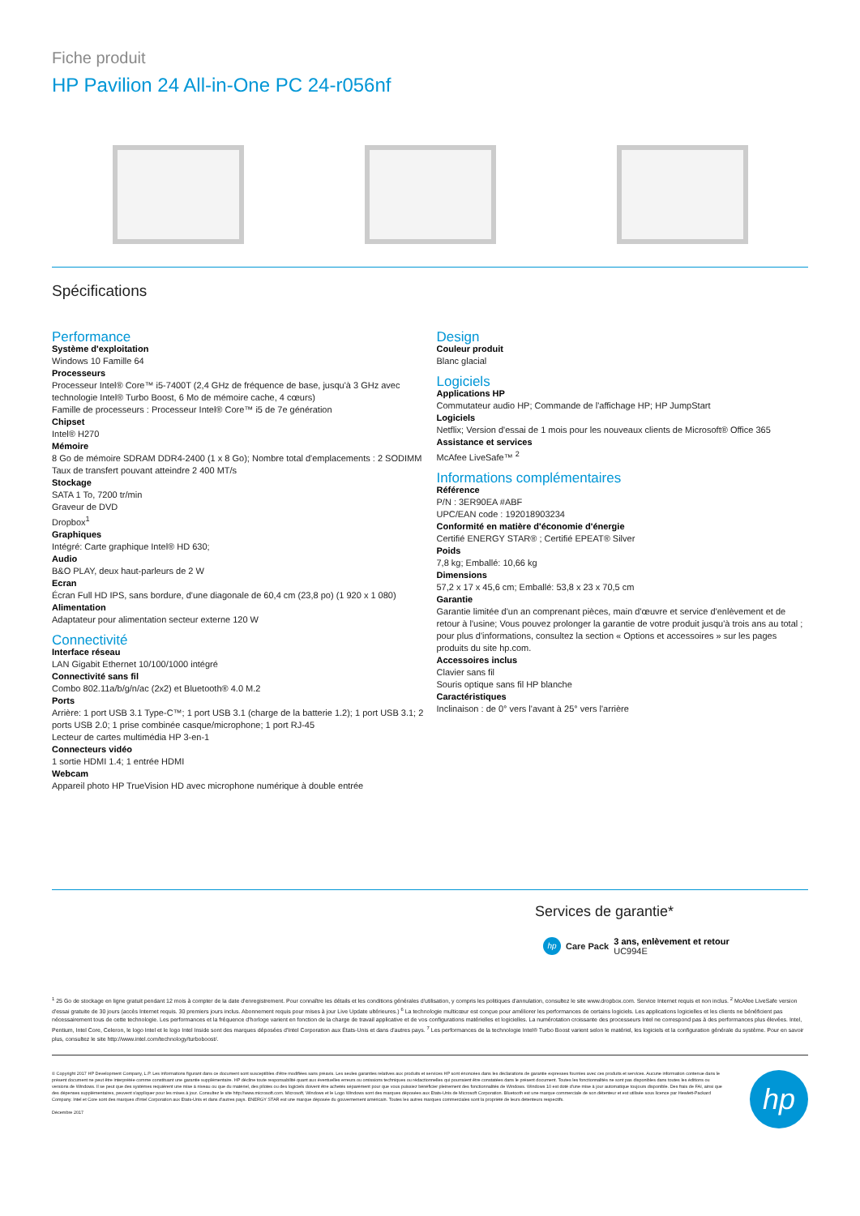Fiche produit
HP Pavilion 24 All-in-One PC 24-r056nf
Spécifications
Performance
Système d'exploitation
Windows 10 Famille 64
Processeurs
Processeur Intel® Core™ i5-7400T (2,4 GHz de fréquence de base, jusqu'à 3 GHz avec technologie Intel® Turbo Boost, 6 Mo de mémoire cache, 4 cœurs)
Famille de processeurs : Processeur Intel® Core™ i5 de 7e génération
Chipset
Intel® H270
Mémoire
8 Go de mémoire SDRAM DDR4-2400 (1 x 8 Go); Nombre total d'emplacements : 2 SODIMM
Taux de transfert pouvant atteindre 2 400 MT/s
Stockage
SATA 1 To, 7200 tr/min
Graveur de DVD
Dropbox<sup>1</sup>
Graphiques
Intégré: Carte graphique Intel® HD 630;
Audio
B&O PLAY, deux haut-parleurs de 2 W
Ecran
Écran Full HD IPS, sans bordure, d'une diagonale de 60,4 cm (23,8 po) (1 920 x 1 080)
Alimentation
Adaptateur pour alimentation secteur externe 120 W
Connectivité
Interface réseau
LAN Gigabit Ethernet 10/100/1000 intégré
Connectivité sans fil
Combo 802.11a/b/g/n/ac (2x2) et Bluetooth® 4.0 M.2
Ports
Arrière: 1 port USB 3.1 Type-C™; 1 port USB 3.1 (charge de la batterie 1.2); 1 port USB 3.1; 2 ports USB 2.0; 1 prise combinée casque/microphone; 1 port RJ-45
Lecteur de cartes multimédia HP 3-en-1
Connecteurs vidéo
1 sortie HDMI 1.4; 1 entrée HDMI
Webcam
Appareil photo HP TrueVision HD avec microphone numérique à double entrée
Design
Couleur produit
Blanc glacial
Logiciels
Applications HP
Commutateur audio HP; Commande de l'affichage HP; HP JumpStart
Logiciels
Netflix; Version d'essai de 1 mois pour les nouveaux clients de Microsoft® Office 365
Assistance et services
McAfee LiveSafe™ <sup>2</sup>
Informations complémentaires
Référence
P/N : 3ER90EA #ABF
UPC/EAN code : 192018903234
Conformité en matière d'économie d'énergie
Certifié ENERGY STAR® ; Certifié EPEAT® Silver
Poids
7,8 kg; Emballé: 10,66 kg
Dimensions
57,2 x 17 x 45,6 cm; Emballé: 53,8 x 23 x 70,5 cm
Garantie
Garantie limitée d'un an comprenant pièces, main d'œuvre et service d'enlèvement et de retour à l'usine; Vous pouvez prolonger la garantie de votre produit jusqu'à trois ans au total ; pour plus d'informations, consultez la section « Options et accessoires » sur les pages produits du site hp.com.
Accessoires inclus
Clavier sans fil
Souris optique sans fil HP blanche
Caractéristiques
Inclinaison : de 0° vers l'avant à 25° vers l'arrière
Services de garantie*
hp
Care Pack
3 ans, enlèvement et retour
UC994E
<sup>1</sup> 25 Go de stockage en ligne gratuit pendant 12 mois à compter de la date d'enregistrement. Pour connaître les détails et les conditions générales d'utilisation, y compris les politiques d'annulation, consultez le site www.dropbox.com. Service Internet requis et non inclus. <sup>2</sup> McAfee LiveSafe version d'essai gratuite de 30 jours (accès Internet requis. 30 premiers jours inclus. Abonnement requis pour mises à jour Live Update ultérieures.) <sup>6</sup> La technologie multicœur est conçue pour améliorer les performances de certains logiciels. Les applications logicielles et les clients ne bénéficient pas nécessairement tous de cette technologie. Les performances et la fréquence d'horloge varient en fonction de la charge de travail applicative et de vos configurations matérielles et logicielles. La numérotation croissante des processeurs Intel ne correspond pas à des performances plus élevées. Intel, Pentium, Intel Core, Celeron, le logo Intel et le logo Intel Inside sont des marques déposées d'Intel Corporation aux États-Unis et dans d'autres pays. <sup>7</sup> Les performances de la technologie Intel® Turbo Boost varient selon le matériel, les logiciels et la configuration générale du système. Pour en savoir plus, consultez le site http://www.intel.com/technology/turboboost/.
© Copyright 2017 HP Development Company, L.P. Les informations figurant dans ce document sont susceptibles d'être modifiées sans préavis. Les seules garanties relatives aux produits et services HP sont énoncées dans les déclarations de garantie expresses fournies avec ces produits et services. Aucune information contenue dans le présent document ne peut être interprétée comme constituant une garantie supplémentaire. HP décline toute responsabilité quant aux éventuelles erreurs ou omissions techniques ou rédactionnelles qui pourraient être constatées dans le présent document. Toutes les fonctionnalités ne sont pas disponibles dans toutes les éditions ou versions de Windows. Il se peut que des systèmes requièrent une mise à niveau ou que du matériel, des pilotes ou des logiciels doivent être achetés séparément pour que vous puissiez bénéficier pleinement des fonctionnalités de Windows. Windows 10 est doté d'une mise à jour automatique toujours disponible. Des frais de FAI, ainsi que des dépenses supplémentaires, peuvent s'appliquer pour les mises à jour. Consultez le site http://www.microsoft.com. Microsoft, Windows et le Logo Windows sont des marques déposées aux Etats-Unis de Microsoft Corporation. Bluetooth est une marque commerciale de son détenteur et est utilisée sous licence par Hewlett-Packard Company. Intel et Core sont des marques d'Intel Corporation aux Etats-Unis et dans d'autres pays. ENERGY STAR est une marque déposée du gouvernement américain. Toutes les autres marques commerciales sont la propriété de leurs détenteurs respectifs.
Décembre 2017
hp